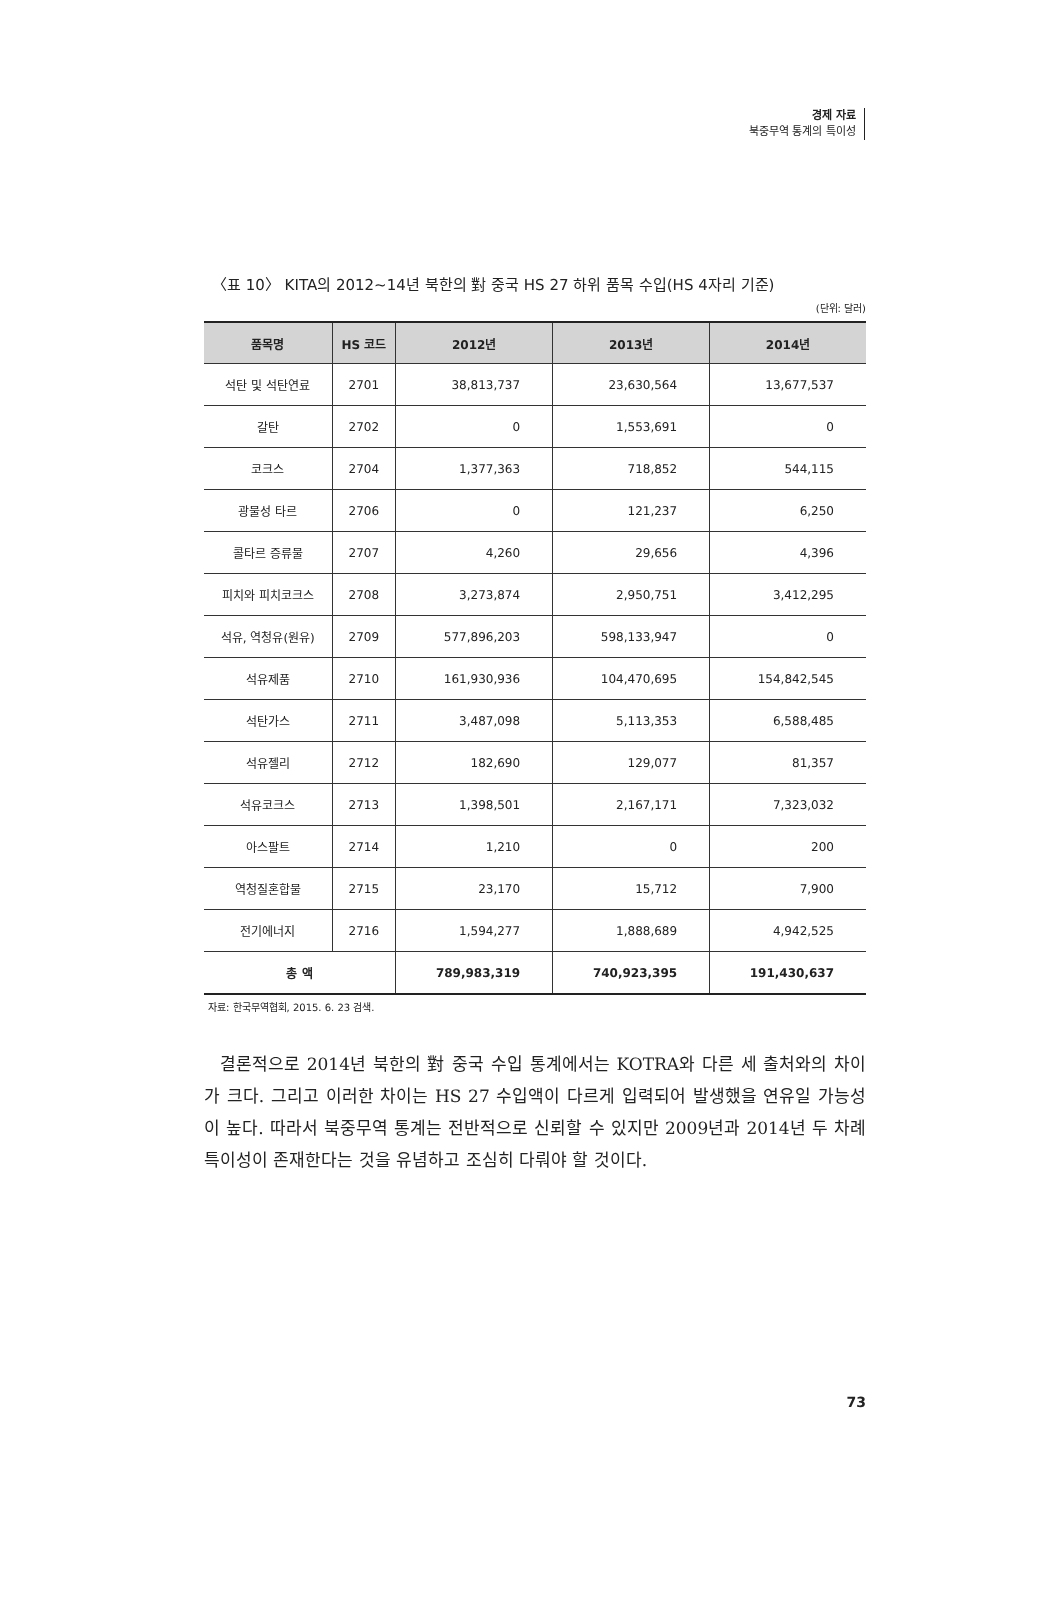경제 자료
북중무역 통계의 특이성
〈표 10〉 KITA의 2012~14년 북한의 對 중국 HS 27 하위 품목 수입(HS 4자리 기준)
(단위: 달러)
| 품목명 | HS 코드 | 2012년 | 2013년 | 2014년 |
| --- | --- | --- | --- | --- |
| 석탄 및 석탄연료 | 2701 | 38,813,737 | 23,630,564 | 13,677,537 |
| 갈탄 | 2702 | 0 | 1,553,691 | 0 |
| 코크스 | 2704 | 1,377,363 | 718,852 | 544,115 |
| 광물성 타르 | 2706 | 0 | 121,237 | 6,250 |
| 콜타르 증류물 | 2707 | 4,260 | 29,656 | 4,396 |
| 피치와 피치코크스 | 2708 | 3,273,874 | 2,950,751 | 3,412,295 |
| 석유, 역청유(원유) | 2709 | 577,896,203 | 598,133,947 | 0 |
| 석유제품 | 2710 | 161,930,936 | 104,470,695 | 154,842,545 |
| 석탄가스 | 2711 | 3,487,098 | 5,113,353 | 6,588,485 |
| 석유젤리 | 2712 | 182,690 | 129,077 | 81,357 |
| 석유코크스 | 2713 | 1,398,501 | 2,167,171 | 7,323,032 |
| 아스팔트 | 2714 | 1,210 | 0 | 200 |
| 역청질혼합물 | 2715 | 23,170 | 15,712 | 7,900 |
| 전기에너지 | 2716 | 1,594,277 | 1,888,689 | 4,942,525 |
| 총 액 | | 789,983,319 | 740,923,395 | 191,430,637 |
자료: 한국무역협회, 2015. 6. 23 검색.
결론적으로 2014년 북한의 對 중국 수입 통계에서는 KOTRA와 다른 세 출처와의 차이가 크다. 그리고 이러한 차이는 HS 27 수입액이 다르게 입력되어 발생했을 연유일 가능성이 높다. 따라서 북중무역 통계는 전반적으로 신뢰할 수 있지만 2009년과 2014년 두 차례 특이성이 존재한다는 것을 유념하고 조심히 다뤄야 할 것이다.
73